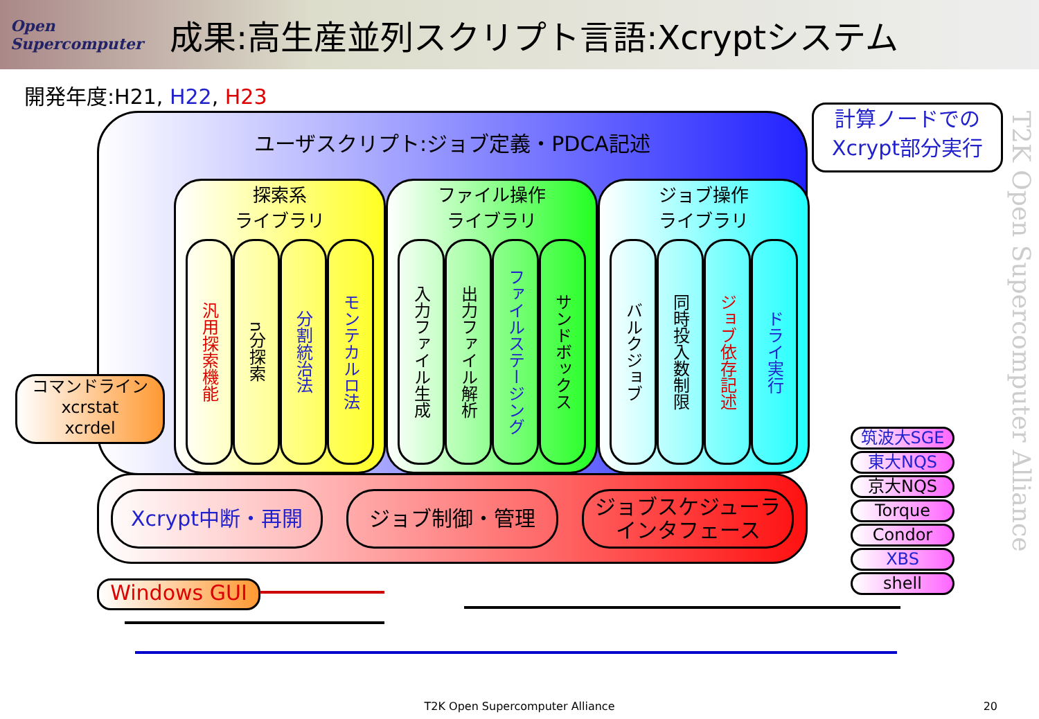Open Supercomputer
成果:高生産並列スクリプト言語:Xcryptシステム
開発年度:H21, H22, H23
ユーザスクリプト:ジョブ定義・PDCA記述
探索系
ライブラリ
汎用探索機能
n分探索
分割統治法
モンテカルロ法
ファイル操作
ライブラリ
入力ファイル生成
出力ファイル解析
ファイルステージング
サンドボックス
ジョブ操作
ライブラリ
バルクジョブ
同時投入数制限
ジョブ依存記述
ドライ実行
計算ノードでの
Xcrypt部分実行
コマンドライン
xcrstat
xcrdel
Xcrypt中断・再開 ジョブ制御・管理
ジョブスケジューラ
インタフェース
筑波大SGE
東大NQS
京大NQS
Torque
Condor
XBS
shell
Windows GUI
T2K Open Supercomputer Alliance
T2K Open Supercomputer Alliance 20